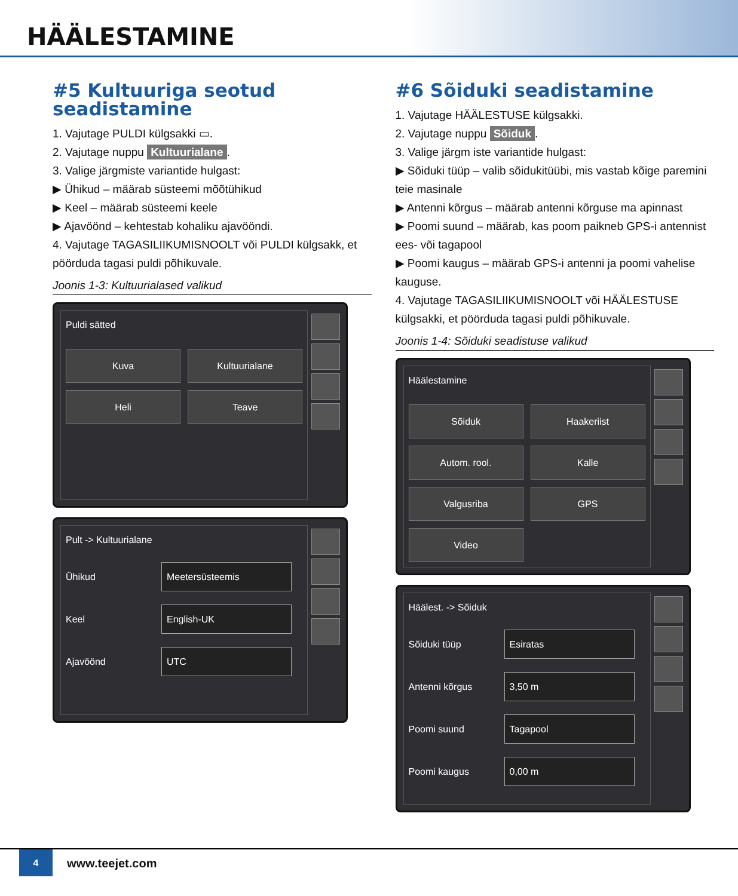HÄÄLESTAMINE
#5 Kultuuriga seotud seadistamine
1. Vajutage PULDI külgsakki ▭.
2. Vajutage nuppu Kultuurialane.
3. Valige järgmiste variantide hulgast:
▶ Ühikud – määrab süsteemi mõõtühikud
▶ Keel – määrab süsteemi keele
▶ Ajavöönd – kehtestab kohaliku ajavööndi.
4. Vajutage TAGASILIIKUMISNOOLT või PULDI külgsakk, et pöörduda tagasi puldi põhikuvale.
Joonis 1-3: Kultuurialased valikud
Puldi sätted
Kuva Kultuurialane Heli Teave
Pult -> Kultuurialane
Ühikud Meetersüsteemis
Keel English-UK
Ajavöönd UTC
#6 Sõiduki seadistamine
1. Vajutage HÄÄLESTUSE külgsakki.
2. Vajutage nuppu Sõiduk.
3. Valige järgm iste variantide hulgast:
▶ Sõiduki tüüp – valib sõidukitüübi, mis vastab kõige paremini teie masinale
▶ Antenni kõrgus – määrab antenni kõrguse ma apinnast
▶ Poomi suund – määrab, kas poom paikneb GPS-i antennist ees- või tagapool
▶ Poomi kaugus – määrab GPS-i antenni ja poomi vahelise kauguse.
4. Vajutage TAGASILIIKUMISNOOLT või HÄÄLESTUSE külgsakki, et pöörduda tagasi puldi põhikuvale.
Joonis 1-4: Sõiduki seadistuse valikud
Häälestamine
Sõiduk Haakeriist Autom. rool. Kalle Valgusriba GPS Video
Häälest. -> Sõiduk
Sõiduki tüüp Esiratas
Antenni kõrgus 3,50 m
Poomi suund Tagapool
Poomi kaugus 0,00 m
4
www.teejet.com